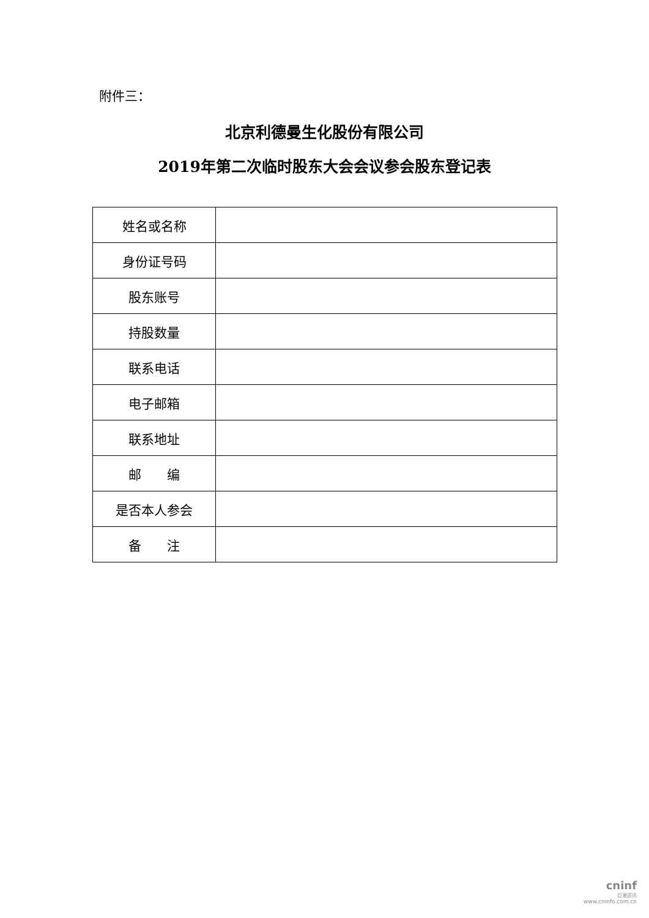附件三：
北京利德曼生化股份有限公司
2019年第二次临时股东大会会议参会股东登记表
| 姓名或名称 | |
| 身份证号码 | |
| 股东账号 | |
| 持股数量 | |
| 联系电话 | |
| 电子邮箱 | |
| 联系地址 | |
| 邮 编 | |
| 是否本人参会 | |
| 备 注 | |
cninf
巨潮资讯
www.cninfo.com.cn